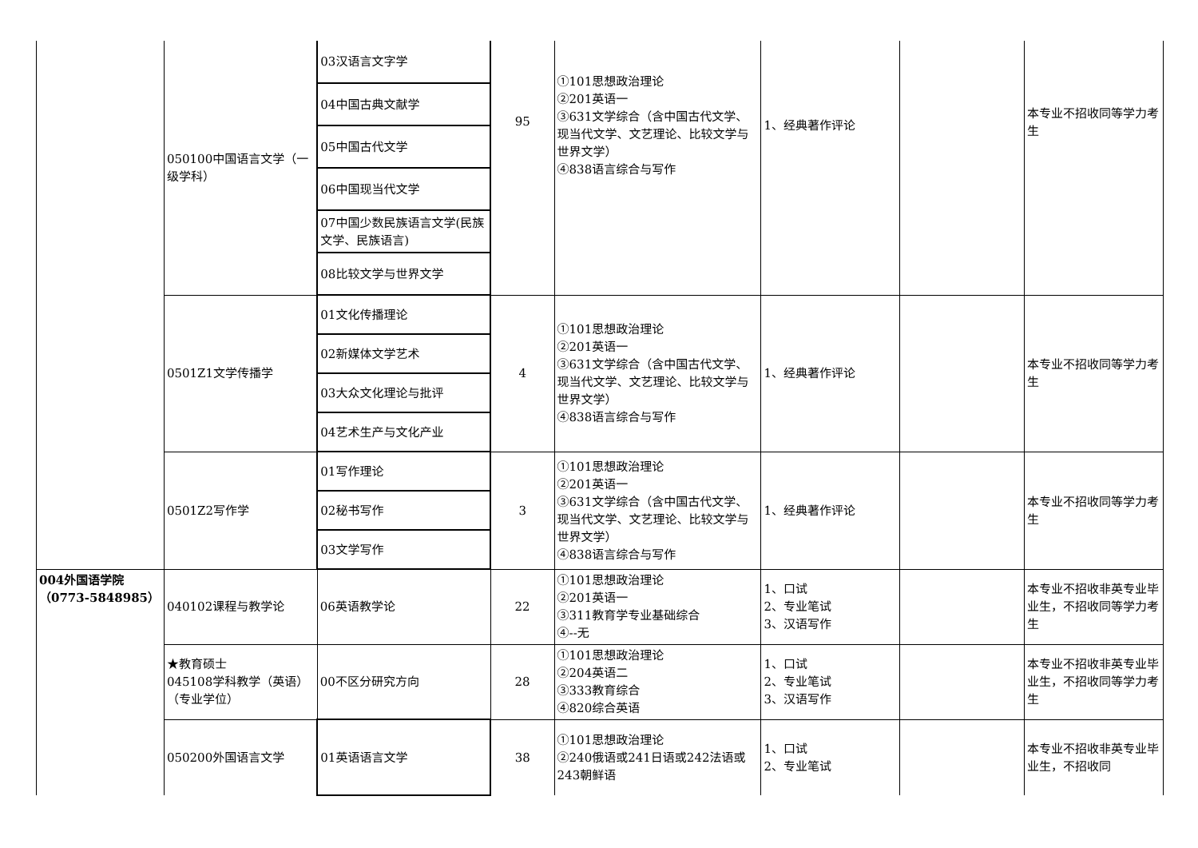| | 050100中国语言文学（一级学科） | 03汉语言文字学 | 95 | ①101思想政治理论 ②201英语一 ③631文学综合（含中国古代文学、现当代文学、文艺理论、比较文学与世界文学） ④838语言综合与写作 | 1、经典著作评论 | | 本专业不招收同等学力考生 |
| | | 04中国古典文献学 | | | | | |
| | | 05中国古代文学 | | | | | |
| | | 06中国现当代文学 | | | | | |
| | | 07中国少数民族语言文学(民族文学、民族语言) | | | | | |
| | | 08比较文学与世界文学 | | | | | |
| | 0501Z1文学传播学 | 01文化传播理论 | 4 | ①101思想政治理论 ②201英语一 ③631文学综合（含中国古代文学、现当代文学、文艺理论、比较文学与世界文学） ④838语言综合与写作 | 1、经典著作评论 | | 本专业不招收同等学力考生 |
| | | 02新媒体文学艺术 | | | | | |
| | | 03大众文化理论与批评 | | | | | |
| | | 04艺术生产与文化产业 | | | | | |
| | 0501Z2写作学 | 01写作理论 | 3 | ①101思想政治理论 ②201英语一 ③631文学综合（含中国古代文学、现当代文学、文艺理论、比较文学与世界文学） ④838语言综合与写作 | 1、经典著作评论 | | 本专业不招收同等学力考生 |
| | | 02秘书写作 | | | | | |
| | | 03文学写作 | | | | | |
| 004外国语学院（0773-5848985） | 040102课程与教学论 | 06英语教学论 | 22 | ①101思想政治理论 ②201英语一 ③311教育学专业基础综合 ④--无 | 1、口试 2、专业笔试 3、汉语写作 | | 本专业不招收非英专业毕业生，不招收同等学力考生 |
| | ★教育硕士 045108学科教学（英语）（专业学位） | 00不区分研究方向 | 28 | ①101思想政治理论 ②204英语二 ③333教育综合 ④820综合英语 | 1、口试 2、专业笔试 3、汉语写作 | | 本专业不招收非英专业毕业生，不招收同等学力考生 |
| | 050200外国语言文学 | 01英语语言文学 | 38 | ①101思想政治理论 ②240俄语或241日语或242法语或243朝鲜语 | 1、口试 2、专业笔试 | | 本专业不招收非英专业毕业生，不招收同 |